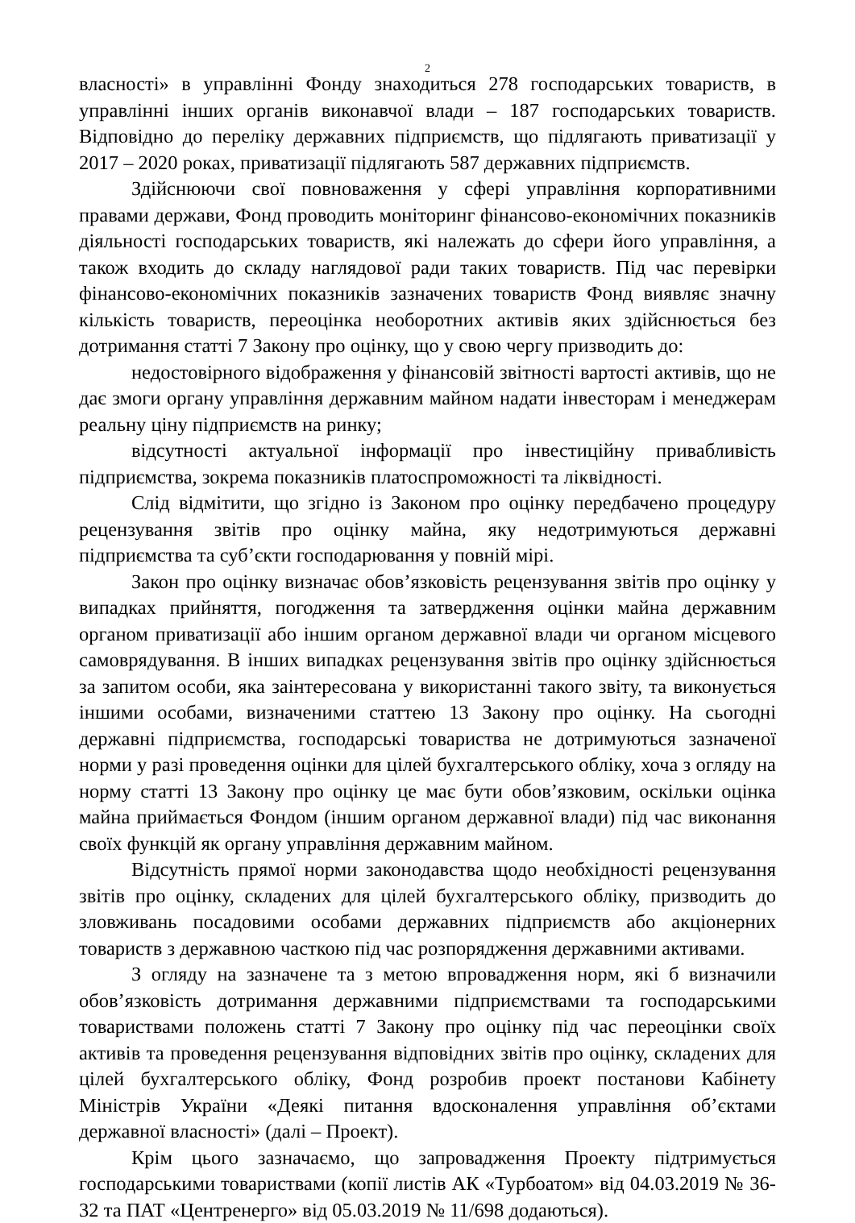2
власності» в управлінні Фонду знаходиться 278 господарських товариств, в управлінні інших органів виконавчої влади – 187 господарських товариств. Відповідно до переліку державних підприємств, що підлягають приватизації у 2017 – 2020 роках, приватизації підлягають 587 державних підприємств.
Здійснюючи свої повноваження у сфері управління корпоративними правами держави, Фонд проводить моніторинг фінансово-економічних показників діяльності господарських товариств, які належать до сфери його управління, а також входить до складу наглядової ради таких товариств. Під час перевірки фінансово-економічних показників зазначених товариств Фонд виявляє значну кількість товариств, переоцінка необоротних активів яких здійснюється без дотримання статті 7 Закону про оцінку, що у свою чергу призводить до:
недостовірного відображення у фінансовій звітності вартості активів, що не дає змоги органу управління державним майном надати інвесторам і менеджерам реальну ціну підприємств на ринку;
відсутності актуальної інформації про інвестиційну привабливість підприємства, зокрема показників платоспроможності та ліквідності.
Слід відмітити, що згідно із Законом про оцінку передбачено процедуру рецензування звітів про оцінку майна, яку недотримуються державні підприємства та суб’єкти господарювання у повній мірі.
Закон про оцінку визначає обов’язковість рецензування звітів про оцінку у випадках прийняття, погодження та затвердження оцінки майна державним органом приватизації або іншим органом державної влади чи органом місцевого самоврядування. В інших випадках рецензування звітів про оцінку здійснюється за запитом особи, яка заінтересована у використанні такого звіту, та виконується іншими особами, визначеними статтею 13 Закону про оцінку. На сьогодні державні підприємства, господарські товариства не дотримуються зазначеної норми у разі проведення оцінки для цілей бухгалтерського обліку, хоча з огляду на норму статті 13 Закону про оцінку це має бути обов’язковим, оскільки оцінка майна приймається Фондом (іншим органом державної влади) під час виконання своїх функцій як органу управління державним майном.
Відсутність прямої норми законодавства щодо необхідності рецензування звітів про оцінку, складених для цілей бухгалтерського обліку, призводить до зловживань посадовими особами державних підприємств або акціонерних товариств з державною часткою під час розпорядження державними активами.
З огляду на зазначене та з метою впровадження норм, які б визначили обов’язковість дотримання державними підприємствами та господарськими товариствами положень статті 7 Закону про оцінку під час переоцінки своїх активів та проведення рецензування відповідних звітів про оцінку, складених для цілей бухгалтерського обліку, Фонд розробив проект постанови Кабінету Міністрів України «Деякі питання вдосконалення управління об’єктами державної власності» (далі – Проект).
Крім цього зазначаємо, що запровадження Проекту підтримується господарськими товариствами (копії листів АК «Турбоатом» від 04.03.2019 № 36-32 та ПАТ «Центренерго» від 05.03.2019 № 11/698 додаються).